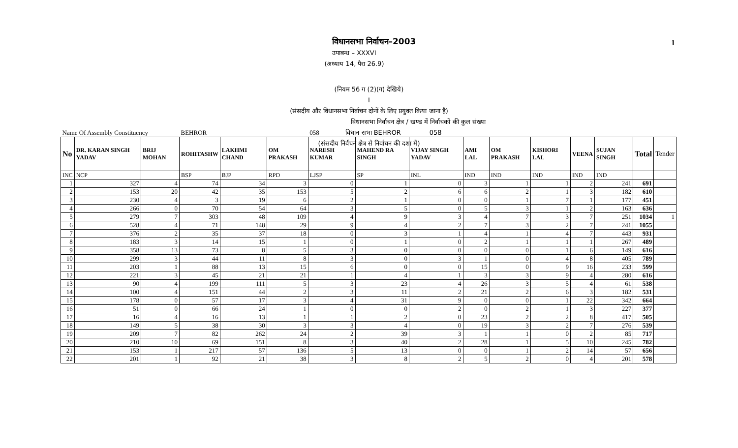1
विधानसभा निर्वाचन–2003
उपाबन्ध – XXXVI
(अध्याय 14, पैरा 26.9)
(नियम 56 ग (2)(ग) देखिये)
I
(संसदीय और विधानसभा निर्वाचन दोनों के लिए प्रयुक्त किया जाना है)
विधानसभा निर्वाचन क्षेत्र / खण्ड में निर्वाचकों की कुल संख्या
विधान सभा BEHROR 058
(संसदीय निर्वचन क्षेत्र से निर्वाचन की दशा में)
| Name Of Assembly Constituency | | | BEHROR | | | 058 | | | | | | | | | |
| No | DR. KARAN SINGH YADAV | BRIJ MOHAN | ROHITASHW | LAKHMI CHAND | OM PRAKASH | NARESH KUMAR | MAHEND RA SINGH | VIJAY SINGH YADAV | AMI LAL | OM PRAKASH | KISHORI LAL | VEENA | SUJAN SINGH | Total | Tender |
| INC | NCP | | BSP | BJP | RPD | LJSP | SP | INL | IND | IND | IND | IND | IND | | |
| 1 | 327 | 4 | 74 | 34 | 3 | 0 | 1 | 0 | 3 | 1 | 1 | 2 | 241 | 691 | |
| 2 | 153 | 20 | 42 | 35 | 153 | 5 | 2 | 6 | 6 | 2 | 1 | 3 | 182 | 610 | |
| 3 | 230 | 4 | 3 | 19 | 6 | 2 | 1 | 0 | 0 | 1 | 7 | 1 | 177 | 451 | |
| 4 | 266 | 0 | 70 | 54 | 64 | 3 | 5 | 0 | 5 | 3 | 1 | 2 | 163 | 636 | |
| 5 | 279 | 7 | 303 | 48 | 109 | 4 | 9 | 3 | 4 | 7 | 3 | 7 | 251 | 1034 | 1 |
| 6 | 528 | 4 | 71 | 148 | 29 | 9 | 4 | 2 | 7 | 3 | 2 | 7 | 241 | 1055 | |
| 7 | 376 | 2 | 35 | 37 | 18 | 0 | 3 | 1 | 4 | 1 | 4 | 7 | 443 | 931 | |
| 8 | 183 | 3 | 14 | 15 | 1 | 0 | 1 | 0 | 2 | 1 | 1 | 1 | 267 | 489 | |
| 9 | 358 | 13 | 73 | 8 | 5 | 3 | 0 | 0 | 0 | 0 | 1 | 6 | 149 | 616 | |
| 10 | 299 | 3 | 44 | 11 | 8 | 3 | 0 | 3 | 1 | 0 | 4 | 8 | 405 | 789 | |
| 11 | 203 | 1 | 88 | 13 | 15 | 6 | 0 | 0 | 15 | 0 | 9 | 16 | 233 | 599 | |
| 12 | 221 | 3 | 45 | 21 | 21 | 1 | 4 | 1 | 3 | 3 | 9 | 4 | 280 | 616 | |
| 13 | 90 | 4 | 199 | 111 | 5 | 3 | 23 | 4 | 26 | 3 | 5 | 4 | 61 | 538 | |
| 14 | 100 | 4 | 151 | 44 | 2 | 3 | 11 | 2 | 21 | 2 | 6 | 3 | 182 | 531 | |
| 15 | 178 | 0 | 57 | 17 | 3 | 4 | 31 | 9 | 0 | 0 | 1 | 22 | 342 | 664 | |
| 16 | 51 | 0 | 66 | 24 | 1 | 0 | 0 | 2 | 0 | 2 | 1 | 3 | 227 | 377 | |
| 17 | 16 | 4 | 16 | 13 | 1 | 1 | 2 | 0 | 23 | 2 | 2 | 8 | 417 | 505 | |
| 18 | 149 | 5 | 38 | 30 | 3 | 3 | 4 | 0 | 19 | 3 | 2 | 7 | 276 | 539 | |
| 19 | 209 | 7 | 82 | 262 | 24 | 2 | 39 | 3 | 1 | 1 | 0 | 2 | 85 | 717 | |
| 20 | 210 | 10 | 69 | 151 | 8 | 3 | 40 | 2 | 28 | 1 | 5 | 10 | 245 | 782 | |
| 21 | 153 | 1 | 217 | 57 | 136 | 5 | 13 | 0 | 0 | 1 | 2 | 14 | 57 | 656 | |
| 22 | 201 | 1 | 92 | 21 | 38 | 3 | 8 | 2 | 5 | 2 | 0 | 4 | 201 | 578 | |